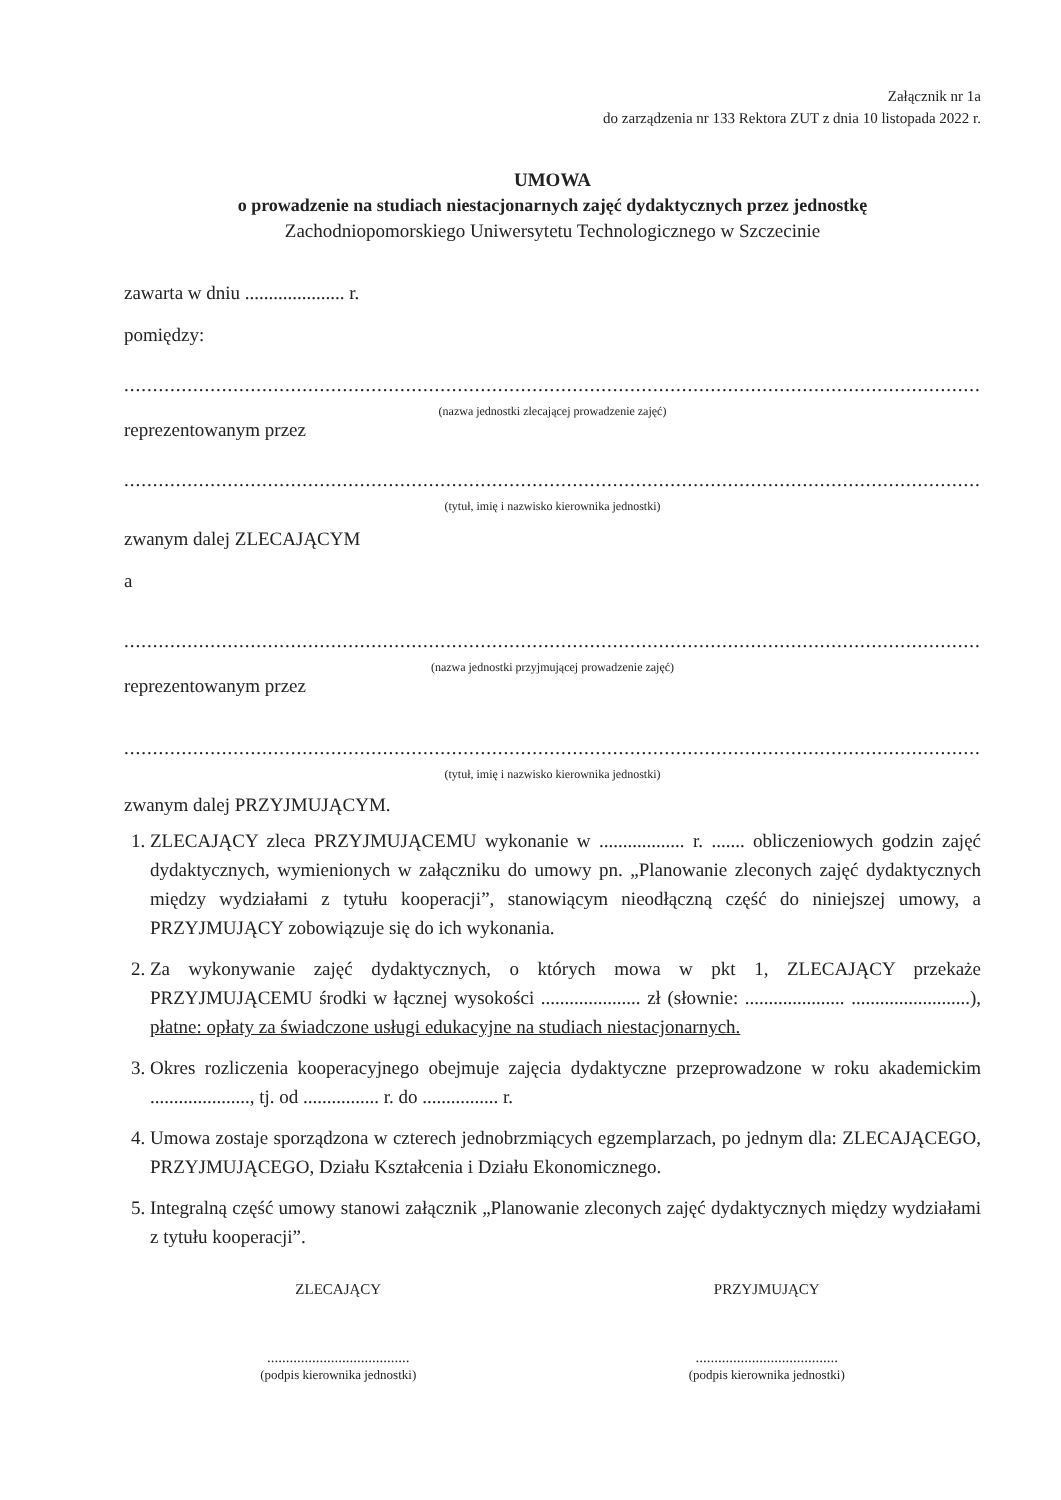Załącznik nr 1a
do zarządzenia nr 133 Rektora ZUT z dnia 10 listopada 2022 r.
UMOWA
o prowadzenie na studiach niestacjonarnych zajęć dydaktycznych przez jednostkę
Zachodniopomorskiego Uniwersytetu Technologicznego w Szczecinie
zawarta w dniu ..................... r.
pomiędzy:
..............................................................................................................................................................,
(nazwa jednostki zlecającej prowadzenie zajęć)
reprezentowanym przez
..............................................................................................................................................................,
(tytuł, imię i nazwisko kierownika jednostki)
zwanym dalej ZLECAJĄCYM
a
..............................................................................................................................................................,
(nazwa jednostki przyjmującej prowadzenie zajęć)
reprezentowanym przez
..............................................................................................................................................................,
(tytuł, imię i nazwisko kierownika jednostki)
zwanym dalej PRZYJMUJĄCYM.
1. ZLECAJĄCY zleca PRZYJMUJĄCEMU wykonanie w .................. r. ....... obliczeniowych godzin zajęć dydaktycznych, wymienionych w załączniku do umowy pn. „Planowanie zleconych zajęć dydaktycznych między wydziałami z tytułu kooperacji”, stanowiącym nieodłączną część do niniejszej umowy, a PRZYJMUJĄCY zobowiązuje się do ich wykonania.
2. Za wykonywanie zajęć dydaktycznych, o których mowa w pkt 1, ZLECAJĄCY przekaże PRZYJMUJĄCEMU środki w łącznej wysokości ..................... zł (słownie: ..................... .........................), płatne: opłaty za świadczone usługi edukacyjne na studiach niestacjonarnych.
3. Okres rozliczenia kooperacyjnego obejmuje zajęcia dydaktyczne przeprowadzone w roku akademickim ....................., tj. od ................ r. do ................ r.
4. Umowa zostaje sporządzona w czterech jednobrzmiących egzemplarzach, po jednym dla: ZLECAJĄCEGO, PRZYJMUJĄCEGO, Działu Kształcenia i Działu Ekonomicznego.
5. Integralną część umowy stanowi załącznik „Planowanie zleconych zajęć dydaktycznych między wydziałami z tytułu kooperacji”.
ZLECAJĄCY
......................................
(podpis kierownika jednostki)
PRZYJMUJĄCY
......................................
(podpis kierownika jednostki)